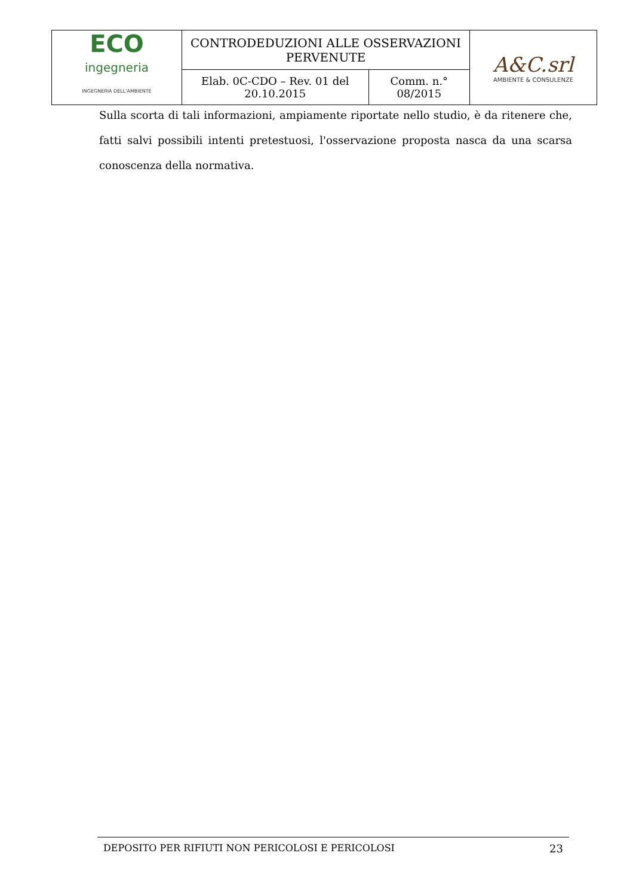| ECO ingegneria INGEGNERIA DELL'AMBIENTE | CONTRODEDUZIONI ALLE OSSERVAZIONI PERVENUTE | | A&C.srl AMBIENTE & CONSULENZE |
| | Elab. 0C-CDO – Rev. 01 del 20.10.2015 | Comm. n.° 08/2015 | |
Sulla scorta di tali informazioni, ampiamente riportate nello studio, è da ritenere che, fatti salvi possibili intenti pretestuosi, l'osservazione proposta nasca da una scarsa conoscenza della normativa.
DEPOSITO PER RIFIUTI NON PERICOLOSI E PERICOLOSI 23